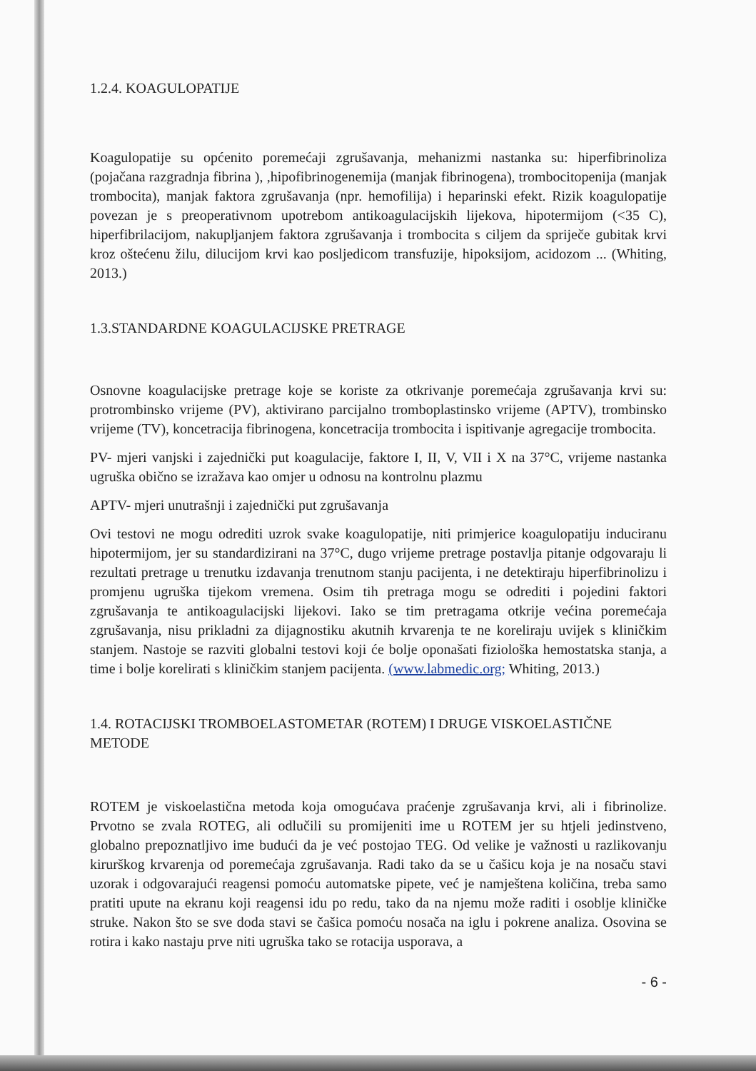1.2.4. KOAGULOPATIJE
Koagulopatije su općenito poremećaji zgrušavanja, mehanizmi nastanka su: hiperfibrinoliza (pojačana razgradnja fibrina ), ,hipofibrinogenemija (manjak fibrinogena), trombocitopenija (manjak trombocita), manjak faktora zgrušavanja (npr. hemofilija) i heparinski efekt. Rizik koagulopatije povezan je s preoperativnom upotrebom antikoagulacijskih lijekova, hipotermijom (<35 C), hiperfibrilacijom, nakupljanjem faktora zgrušavanja i trombocita s ciljem da spriječe gubitak krvi kroz oštećenu žilu, dilucijom krvi kao posljedicom transfuzije, hipoksijom, acidozom ... (Whiting, 2013.)
1.3.STANDARDNE KOAGULACIJSKE PRETRAGE
Osnovne koagulacijske pretrage koje se koriste za otkrivanje poremećaja zgrušavanja krvi su: protrombinsko vrijeme (PV), aktivirano parcijalno tromboplastinsko vrijeme (APTV), trombinsko vrijeme (TV), koncetracija fibrinogena, koncetracija trombocita i ispitivanje agregacije trombocita.
PV- mjeri vanjski i zajednički put koagulacije, faktore I, II, V, VII i X na 37°C, vrijeme nastanka ugruška obično se izražava kao omjer u odnosu na kontrolnu plazmu
APTV- mjeri unutrašnji i zajednički put zgrušavanja
Ovi testovi ne mogu odrediti uzrok svake koagulopatije, niti primjerice koagulopatiju induciranu hipotermijom, jer su standardizirani na 37°C, dugo vrijeme pretrage postavlja pitanje odgovaraju li rezultati pretrage u trenutku izdavanja trenutnom stanju pacijenta, i ne detektiraju hiperfibrinolizu i promjenu ugruška tijekom vremena. Osim tih pretraga mogu se odrediti i pojedini faktori zgrušavanja te antikoagulacijski lijekovi. Iako se tim pretragama otkrije većina poremećaja zgrušavanja, nisu prikladni za dijagnostiku akutnih krvarenja te ne koreliraju uvijek s kliničkim stanjem. Nastoje se razviti globalni testovi koji će bolje oponašati fiziološka hemostatska stanja, a time i bolje korelirati s kliničkim stanjem pacijenta. (www.labmedic.org; Whiting, 2013.)
1.4. ROTACIJSKI TROMBOELASTOMETAR (ROTEM) I DRUGE VISKOELASTIČNE METODE
ROTEM je viskoelastična metoda koja omogućava praćenje zgrušavanja krvi, ali i fibrinolize. Prvotno se zvala ROTEG, ali odlučili su promijeniti ime u ROTEM jer su htjeli jedinstveno, globalno prepoznatljivo ime budući da je već postojao TEG. Od velike je važnosti u razlikovanju kirurškog krvarenja od poremećaja zgrušavanja. Radi tako da se u čašicu koja je na nosaču stavi uzorak i odgovarajući reagensi pomoću automatske pipete, već je namještena količina, treba samo pratiti upute na ekranu koji reagensi idu po redu, tako da na njemu može raditi i osoblje kliničke struke. Nakon što se sve doda stavi se čašica pomoću nosača na iglu i pokrene analiza. Osovina se rotira i kako nastaju prve niti ugruška tako se rotacija usporava, a
- 6 -